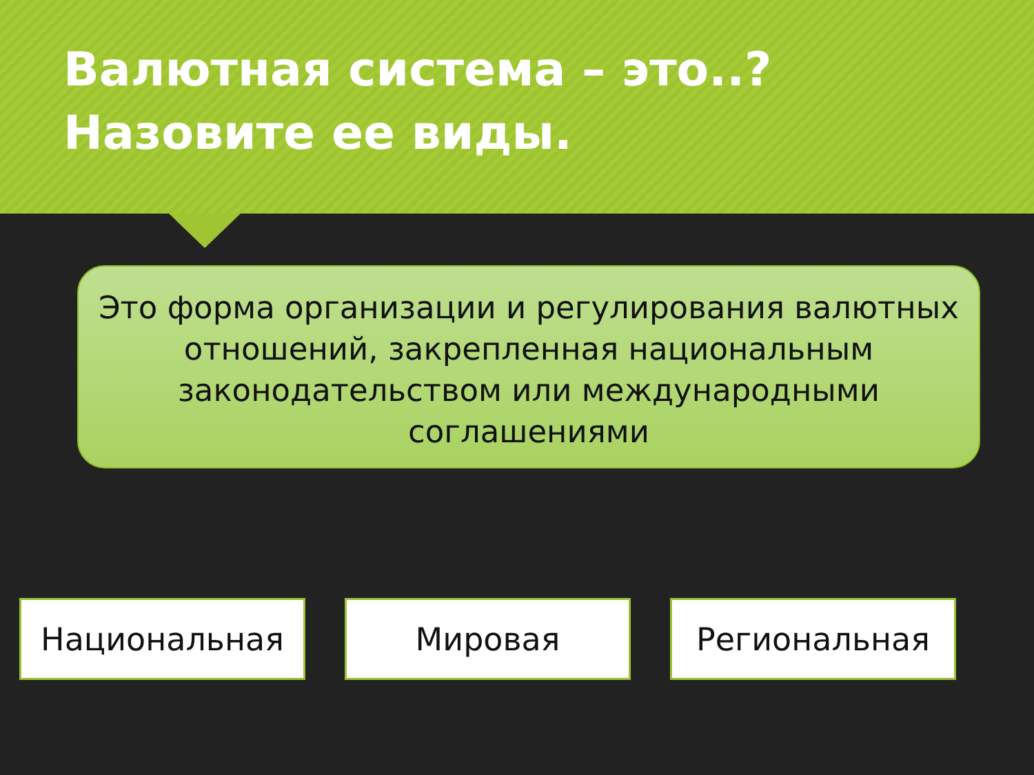Валютная система – это..?
Назовите ее виды.
Это форма организации и регулирования валютных отношений, закрепленная национальным законодательством или международными соглашениями
Национальная Мировая Региональная